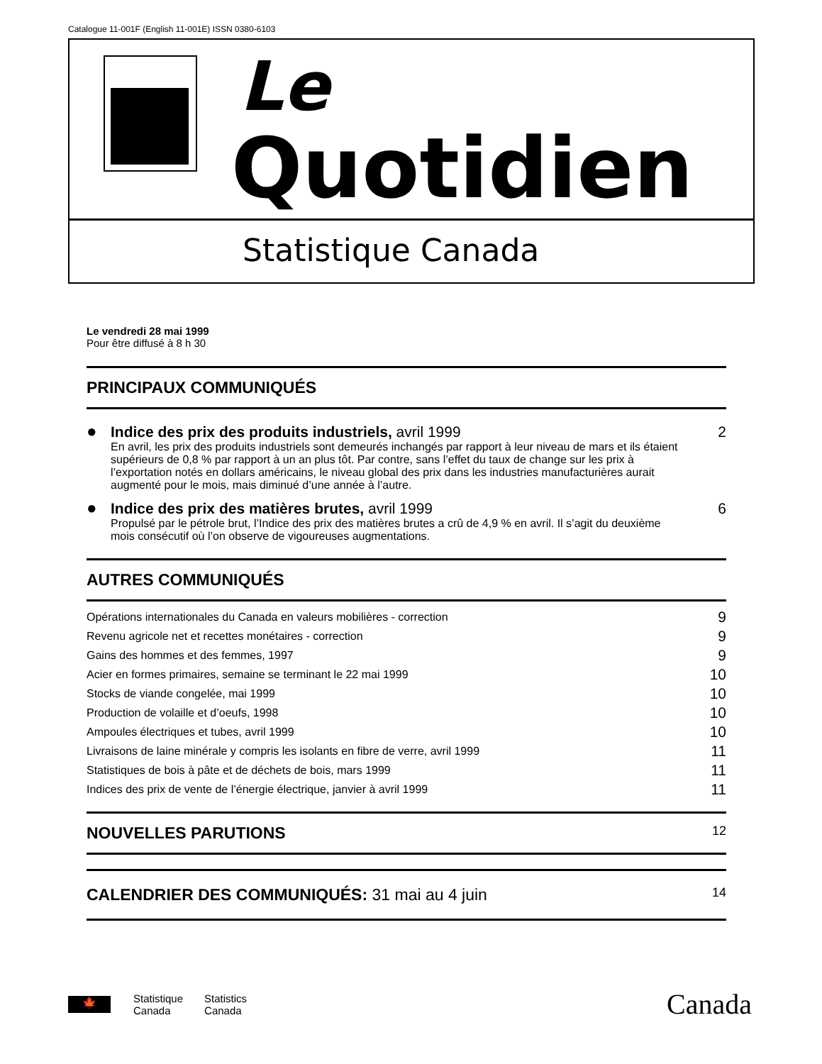Catalogue 11-001F (English 11-001E) ISSN 0380-6103
Le
Quotidien
Statistique Canada
Le vendredi 28 mai 1999
Pour être diffusé à 8 h 30
PRINCIPAUX COMMUNIQUÉS
●
Indice des prix des produits industriels, avril 1999 2
En avril, les prix des produits industriels sont demeurés inchangés par rapport à leur niveau de mars et ils étaient supérieurs de 0,8 % par rapport à un an plus tôt. Par contre, sans l’effet du taux de change sur les prix à l’exportation notés en dollars américains, le niveau global des prix dans les industries manufacturières aurait augmenté pour le mois, mais diminué d’une année à l’autre.
●
Indice des prix des matières brutes, avril 1999 6
Propulsé par le pétrole brut, l’Indice des prix des matières brutes a crû de 4,9 % en avril. Il s’agit du deuxième mois consécutif où l’on observe de vigoureuses augmentations.
AUTRES COMMUNIQUÉS
Opérations internationales du Canada en valeurs mobilières - correction 9
Revenu agricole net et recettes monétaires - correction 9
Gains des hommes et des femmes, 1997 9
Acier en formes primaires, semaine se terminant le 22 mai 1999 10
Stocks de viande congelée, mai 1999 10
Production de volaille et d’oeufs, 1998 10
Ampoules électriques et tubes, avril 1999 10
Livraisons de laine minérale y compris les isolants en fibre de verre, avril 1999 11
Statistiques de bois à pâte et de déchets de bois, mars 1999 11
Indices des prix de vente de l’énergie électrique, janvier à avril 1999 11
NOUVELLES PARUTIONS 12
CALENDRIER DES COMMUNIQUÉS: 31 mai au 4 juin 14
🍁
Statistique
Canada
Statistics
Canada
Canada